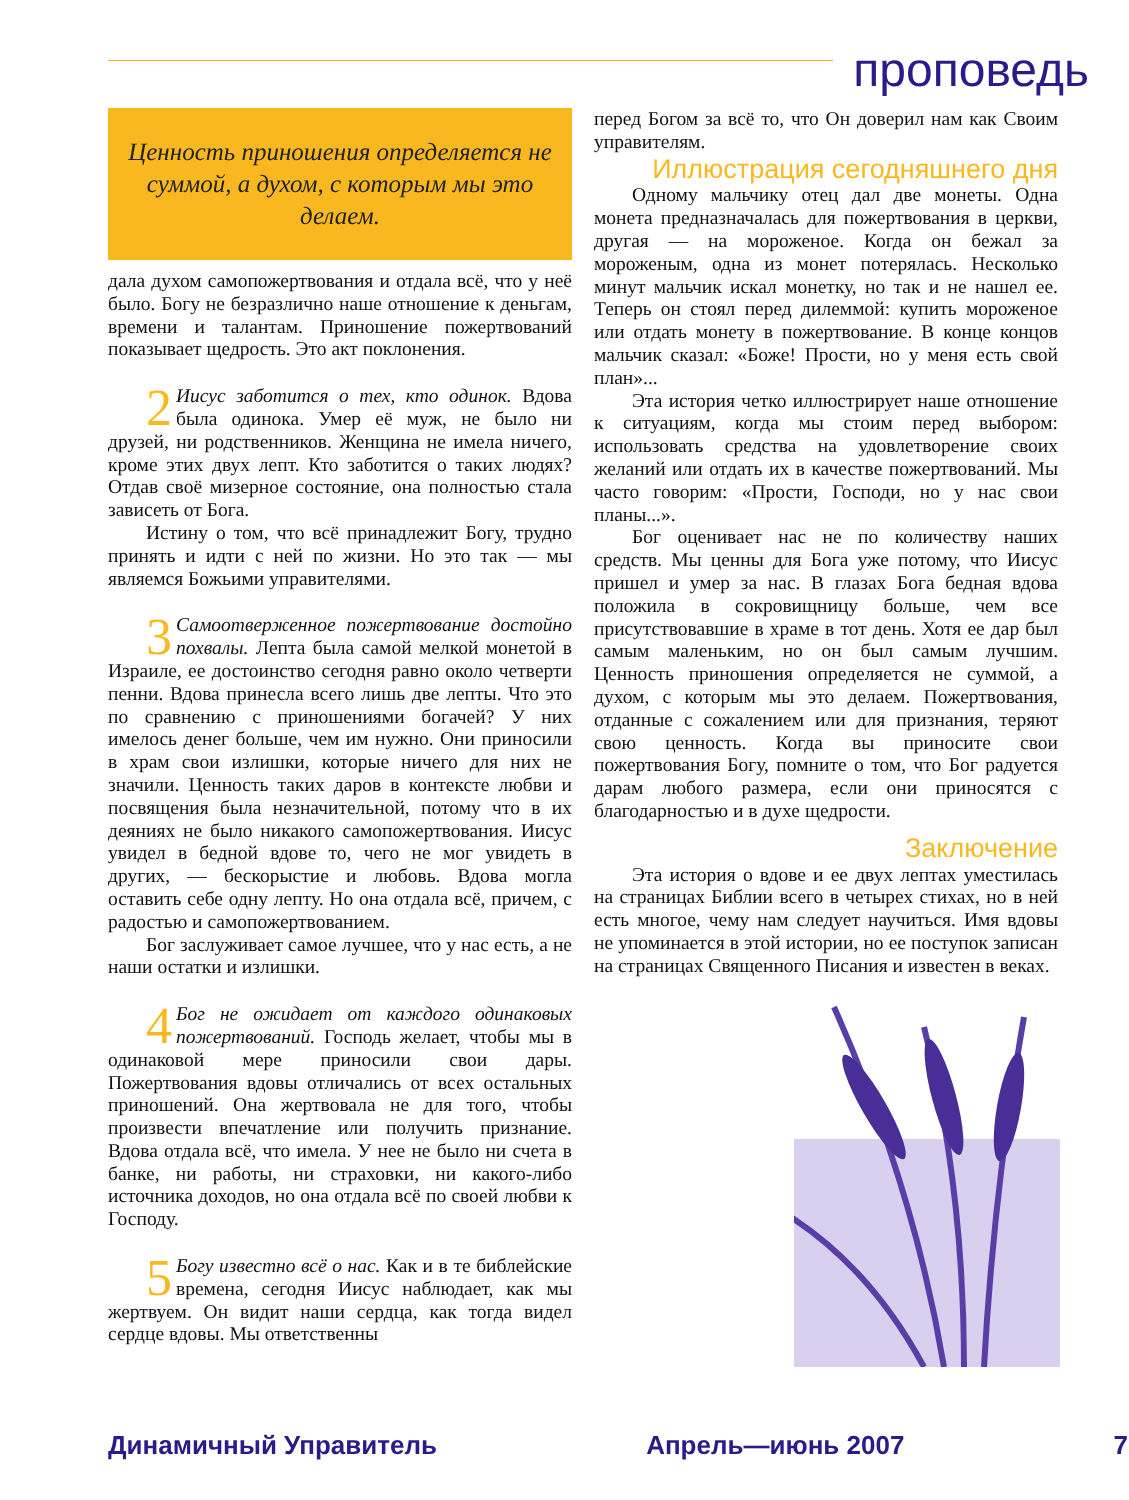проповедь
Ценность приношения определяется не суммой, а духом, с которым мы это делаем.
дала духом самопожертвования и отдала всё, что у неё было. Богу не безразлично наше отношение к деньгам, времени и талантам. Приношение пожертвований показывает щедрость. Это акт поклонения.
2 Иисус заботится о тех, кто одинок. Вдова была одинока. Умер её муж, не было ни друзей, ни родственников. Женщина не имела ничего, кроме этих двух лепт. Кто заботится о таких людях? Отдав своё мизерное состояние, она полностью стала зависеть от Бога.
Истину о том, что всё принадлежит Богу, трудно принять и идти с ней по жизни. Но это так — мы являемся Божьими управителями.
3 Самоотверженное пожертвование достойно похвалы. Лепта была самой мелкой монетой в Израиле, ее достоинство сегодня равно около четверти пенни. Вдова принесла всего лишь две лепты. Что это по сравнению с приношениями богачей? У них имелось денег больше, чем им нужно. Они приносили в храм свои излишки, которые ничего для них не значили. Ценность таких даров в контексте любви и посвящения была незначительной, потому что в их деяниях не было никакого самопожертвования. Иисус увидел в бедной вдове то, чего не мог увидеть в других, — бескорыстие и любовь. Вдова могла оставить себе одну лепту. Но она отдала всё, причем, с радостью и самопожертвованием.
Бог заслуживает самое лучшее, что у нас есть, а не наши остатки и излишки.
4 Бог не ожидает от каждого одинаковых пожертвований. Господь желает, чтобы мы в одинаковой мере приносили свои дары. Пожертвования вдовы отличались от всех остальных приношений. Она жертвовала не для того, чтобы произвести впечатление или получить признание. Вдова отдала всё, что имела. У нее не было ни счета в банке, ни работы, ни страховки, ни какого-либо источника доходов, но она отдала всё по своей любви к Господу.
5 Богу известно всё о нас. Как и в те библейские времена, сегодня Иисус наблюдает, как мы жертвуем. Он видит наши сердца, как тогда видел сердце вдовы. Мы ответственны
перед Богом за всё то, что Он доверил нам как Своим управителям.
Иллюстрация сегодняшнего дня
Одному мальчику отец дал две монеты. Одна монета предназначалась для пожертвования в церкви, другая — на мороженое. Когда он бежал за мороженым, одна из монет потерялась. Несколько минут мальчик искал монетку, но так и не нашел ее. Теперь он стоял перед дилеммой: купить мороженое или отдать монету в пожертвование. В конце концов мальчик сказал: «Боже! Прости, но у меня есть свой план»...
Эта история четко иллюстрирует наше отношение к ситуациям, когда мы стоим перед выбором: использовать средства на удовлетворение своих желаний или отдать их в качестве пожертвований. Мы часто говорим: «Прости, Господи, но у нас свои планы...».
Бог оценивает нас не по количеству наших средств. Мы ценны для Бога уже потому, что Иисус пришел и умер за нас. В глазах Бога бедная вдова положила в сокровищницу больше, чем все присутствовавшие в храме в тот день. Хотя ее дар был самым маленьким, но он был самым лучшим. Ценность приношения определяется не суммой, а духом, с которым мы это делаем. Пожертвования, отданные с сожалением или для признания, теряют свою ценность. Когда вы приносите свои пожертвования Богу, помните о том, что Бог радуется дарам любого размера, если они приносятся с благодарностью и в духе щедрости.
Заключение
Эта история о вдове и ее двух лептах уместилась на страницах Библии всего в четырех стихах, но в ней есть многое, чему нам следует научиться. Имя вдовы не упоминается в этой истории, но ее поступок записан на страницах Священного Писания и известен в веках.
Динамичный Управитель Апрель—июнь 2007 7